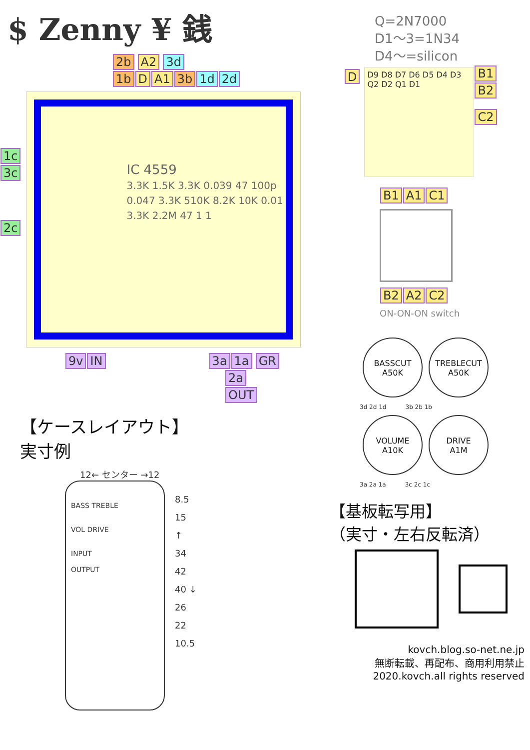$ Zenny ¥ 銭
2b A2 3d
1b D A1 3b 1d 2d
1c
3c
2c
IC 4559
3.3K 1.5K 3.3K 0.039 47 100p 0.047 3.3K 510K 8.2K 10K 0.01 3.3K 2.2M 47 1 1
9v IN 3a 1a GR
2a
OUT
【ケースレイアウト】
実寸例
12← センター →12
BASS TREBLE
VOL DRIVE
INPUT
OUTPUT
8.5
15
↑
34
42
40 ↓
26
22
10.5
Q=2N7000
D1～3=1N34
D4～=silicon
D
D9 D8 D7 D6 D5 D4 D3 Q2 D2 Q1 D1
B1
B2
C2
B1 A1 C1 B2 A2 C2
ON-ON-ON switch
BASSCUT
A50K TREBLECUT
A50K
3d 2d 1d 3b 2b 1b
VOLUME
A10K DRIVE
A1M
3a 2a 1a 3c 2c 1c
【基板転写用】
（実寸・左右反転済）
kovch.blog.so-net.ne.jp
無断転載、再配布、商用利用禁止
2020.kovch.all rights reserved